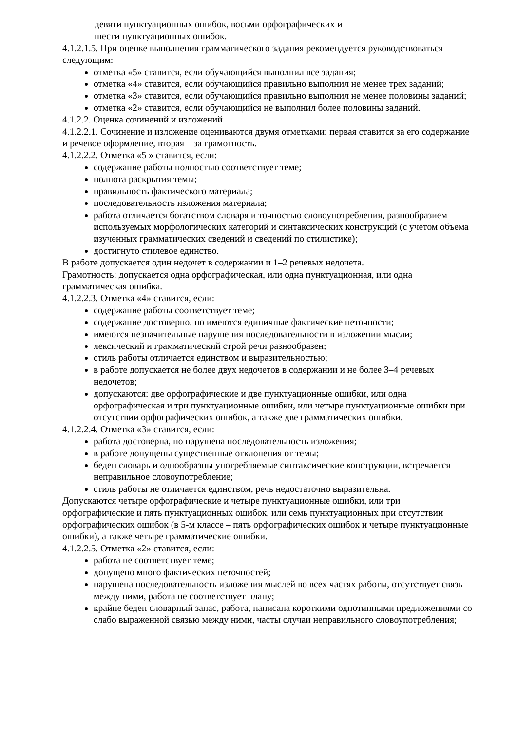девяти пунктуационных ошибок, восьми орфографических и
шести пунктуационных ошибок.
4.1.2.1.5. При оценке выполнения грамматического задания рекомендуется руководствоваться следующим:
отметка «5» ставится, если обучающийся выполнил все задания;
отметка «4» ставится, если обучающийся правильно выполнил не менее трех заданий;
отметка «3» ставится, если обучающийся правильно выполнил не менее половины заданий;
отметка «2» ставится, если обучающийся не выполнил более половины заданий.
4.1.2.2. Оценка сочинений и изложений
4.1.2.2.1. Сочинение и изложение оцениваются двумя отметками: первая ставится за его содержание и речевое оформление, вторая – за грамотность.
4.1.2.2.2. Отметка «5 » ставится, если:
содержание работы полностью соответствует теме;
полнота раскрытия темы;
правильность фактического материала;
последовательность изложения материала;
работа отличается богатством словаря и точностью словоупотребления, разнообразием используемых морфологических категорий и синтаксических конструкций (с учетом объема изученных грамматических сведений и сведений по стилистике);
достигнуто стилевое единство.
В работе допускается один недочет в содержании и 1–2 речевых недочета.
Грамотность: допускается одна орфографическая, или одна пунктуационная, или одна грамматическая ошибка.
4.1.2.2.3. Отметка «4» ставится, если:
содержание работы соответствует теме;
содержание достоверно, но имеются единичные фактические неточности;
имеются незначительные нарушения последовательности в изложении мысли;
лексический и грамматический строй речи разнообразен;
стиль работы отличается единством и выразительностью;
в работе допускается не более двух недочетов в содержании и не более 3–4 речевых недочетов;
допускаются: две орфографические и две пунктуационные ошибки, или одна орфографическая и три пунктуационные ошибки, или четыре пунктуационные ошибки при отсутствии орфографических ошибок, а также две грамматических ошибки.
4.1.2.2.4. Отметка «3» ставится, если:
работа достоверна, но нарушена последовательность изложения;
в работе допущены существенные отклонения от темы;
беден словарь и однообразны употребляемые синтаксические конструкции, встречается неправильное словоупотребление;
стиль работы не отличается единством, речь недостаточно выразительна.
Допускаются четыре орфографические и четыре пунктуационные ошибки, или три орфографические и пять пунктуационных ошибок, или семь пунктуационных при отсутствии орфографических ошибок (в 5-м классе – пять орфографических ошибок и четыре пунктуационные ошибки), а также четыре грамматические ошибки.
4.1.2.2.5. Отметка «2» ставится, если:
работа не соответствует теме;
допущено много фактических неточностей;
нарушена последовательность изложения мыслей во всех частях работы, отсутствует связь между ними, работа не соответствует плану;
крайне беден словарный запас, работа, написана короткими однотипными предложениями со слабо выраженной связью между ними, часты случаи неправильного словоупотребления;